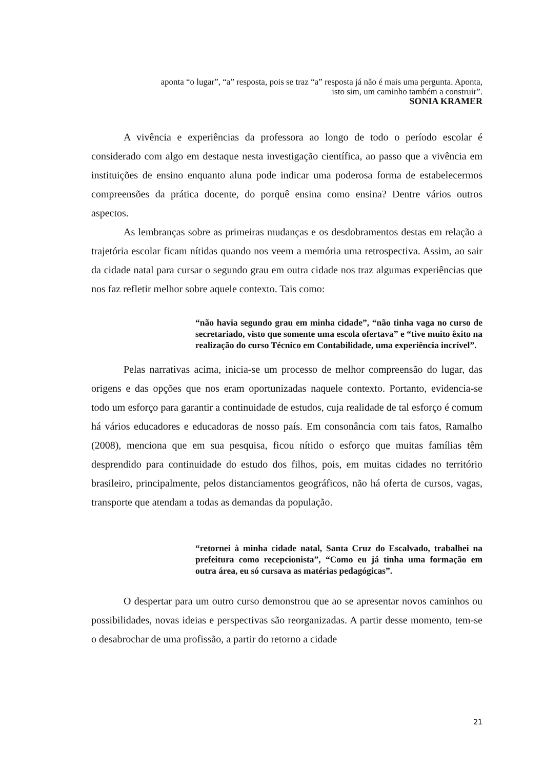aponta “o lugar”, “a” resposta, pois se traz “a” resposta já não é mais uma pergunta. Aponta,
isto sim, um caminho também a construir”.
SONIA KRAMER
A vivência e experiências da professora ao longo de todo o período escolar é considerado com algo em destaque nesta investigação científica, ao passo que a vivência em instituições de ensino enquanto aluna pode indicar uma poderosa forma de estabelecermos compreensões da prática docente, do porquê ensina como ensina? Dentre vários outros aspectos.
As lembranças sobre as primeiras mudanças e os desdobramentos destas em relação a trajetória escolar ficam nítidas quando nos veem a memória uma retrospectiva. Assim, ao sair da cidade natal para cursar o segundo grau em outra cidade nos traz algumas experiências que nos faz refletir melhor sobre aquele contexto. Tais como:
“não havia segundo grau em minha cidade”, “não tinha vaga no curso de secretariado, visto que somente uma escola ofertava” e “tive muito êxito na realização do curso Técnico em Contabilidade, uma experiência incrível”.
Pelas narrativas acima, inicia-se um processo de melhor compreensão do lugar, das origens e das opções que nos eram oportunizadas naquele contexto. Portanto, evidencia-se todo um esforço para garantir a continuidade de estudos, cuja realidade de tal esforço é comum há vários educadores e educadoras de nosso país. Em consonância com tais fatos, Ramalho (2008), menciona que em sua pesquisa, ficou nítido o esforço que muitas famílias têm desprendido para continuidade do estudo dos filhos, pois, em muitas cidades no território brasileiro, principalmente, pelos distanciamentos geográficos, não há oferta de cursos, vagas, transporte que atendam a todas as demandas da população.
“retornei à minha cidade natal, Santa Cruz do Escalvado, trabalhei na prefeitura como recepcionista”, “Como eu já tinha uma formação em outra área, eu só cursava as matérias pedagógicas”.
O despertar para um outro curso demonstrou que ao se apresentar novos caminhos ou possibilidades, novas ideias e perspectivas são reorganizadas. A partir desse momento, tem-se o desabrochar de uma profissão, a partir do retorno a cidade
21